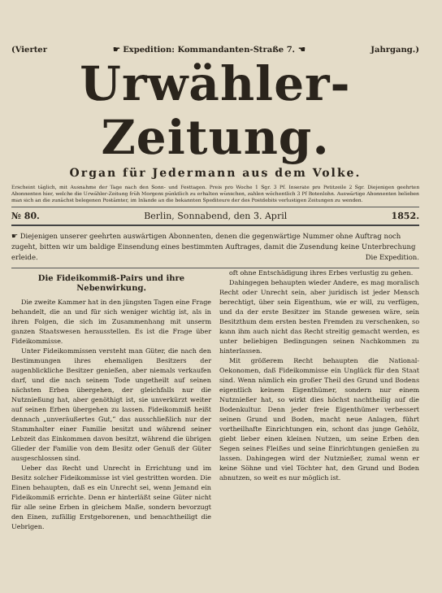(Vierter ☛ Expedition: Kommandanten-Straße 7. ☚ Jahrgang.)
Urwähler-Zeitung.
Organ für Jedermann aus dem Volke.
Erscheint täglich, mit Ausnahme der Tage nach den Sonn- und Festtagen. Preis pro Woche 1 Sgr. 3 Pf. Inserate pro Petitzeile 2 Sgr. Diejenigen geehrten Abonnenten hier, welche die Urwähler-Zeitung früh Morgens pünktlich zu erhalten wünschen, zahlen wöchentlich 3 Pf Botenlohn. Auswärtige Abonnenten belieben man sich an die zunächst belegenen Postämter, im Inlande an die bekannten Spediteure der des Postdebits verlustigen Zeitungen zu wenden.
№ 80. Berlin, Sonnabend, den 3. April 1852.
☛ Diejenigen unserer geehrten auswärtigen Abonnenten, denen die gegenwärtige Nummer ohne Auftrag noch zugeht, bitten wir um baldige Einsendung eines bestimmten Auftrages, damit die Zusendung keine Unterbrechung erleide. Die Expedition.
Die Fideikommiß-Pairs und ihre Nebenwirkung.
Die zweite Kammer hat in den jüngsten Tagen eine Frage behandelt, die an und für sich weniger wichtig ist, als in ihren Folgen, die sich im Zusammenhang mit unserm ganzen Staatswesen herausstellen. Es ist die Frage über Fideikommisse.
Unter Fideikommissen versteht man Güter, die nach den Bestimmungen ihres ehemaligen Besitzers der augenblickliche Besitzer genießen, aber niemals verkaufen darf, und die nach seinem Tode ungetheilt auf seinen nächsten Erben übergehen, der gleichfalls nur die Nutznießung hat, aber genöthigt ist, sie unverkürzt weiter auf seinen Erben übergehen zu lassen. Fideikommiß heißt dennach „unveräußertes Gut,“ das ausschließlich nur der Stammhalter einer Familie besitzt und während seiner Lebzeit das Einkommen davon besitzt, während die übrigen Glieder der Familie von dem Besitz oder Genuß der Güter ausgeschlossen sind.
Ueber das Recht und Unrecht in Errichtung und im Besitz solcher Fideikommisse ist viel gestritten worden. Die Einen behaupten, daß es ein Unrecht sei, wenn Jemand ein Fideikommiß errichte. Denn er hinterläßt seine Güter nicht für alle seine Erben in gleichem Maße, sondern bevorzugt den Einen, zufällig Erstgeborenen, und benachtheiligt die Uebrigen.
oft ohne Entschädigung ihres Erbes verlustig zu gehen.
Dahingegen behaupten wieder Andere, es mag moralisch Recht oder Unrecht sein, aber juridisch ist jeder Mensch berechtigt, über sein Eigenthum, wie er will, zu verfügen, und da der erste Besitzer im Stande gewesen wäre, sein Besitzthum dem ersten besten Fremden zu verschenken, so kann ihm auch nicht das Recht streitig gemacht werden, es unter beliebigen Bedingungen seinen Nachkommen zu hinterlassen.
Mit größerem Recht behaupten die National-Oekonomen, daß Fideikommisse ein Unglück für den Staat sind. Wenn nämlich ein großer Theil des Grund und Bodens eigentlich keinem Eigenthümer, sondern nur einem Nutznießer hat, so wirkt dies höchst nachtheilig auf die Bodenkultur. Denn jeder freie Eigenthümer verbessert seinen Grund und Boden, macht neue Anlagen, führt vortheilhafte Einrichtungen ein, schont das junge Gehölz, giebt lieber einen kleinen Nutzen, um seine Erben den Segen seines Fleißes und seine Einrichtungen genießen zu lassen. Dahingegen wird der Nutznießer, zumal wenn er keine Söhne und viel Töchter hat, den Grund und Boden abnutzen, so weit es nur möglich ist.